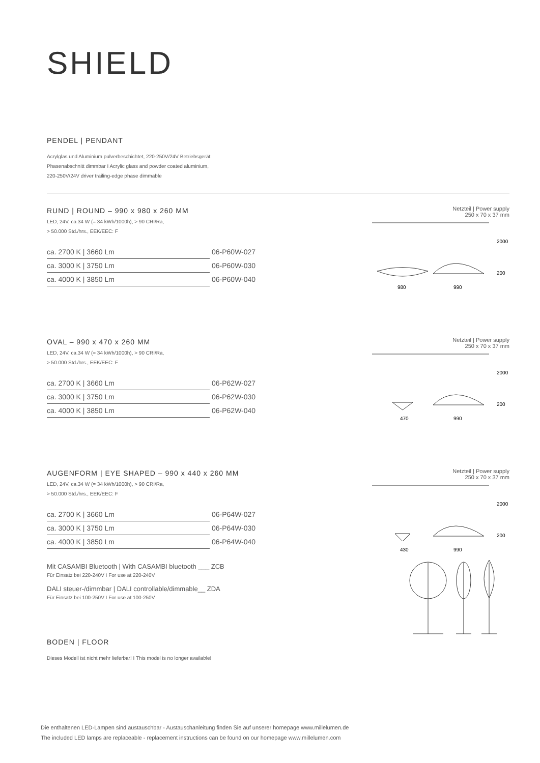SHIELD
PENDEL | PENDANT
Acrylglas und Aluminium pulverbeschichtet, 220-250V/24V Betriebsgerät
Phasenabschnitt dimmbar I Acrylic glass and powder coated aluminium,
220-250V/24V driver trailing-edge phase dimmable
RUND | ROUND – 990 x 980 x 260 MM
LED, 24V, ca.34 W (= 34 kWh/1000h), > 90 CRI/Ra,
> 50.000 Std./hrs., EEK/EEC: F
| ca. 2700 K / 3660 Lm | 06-P60W-027 |
| ca. 3000 K / 3750 Lm | 06-P60W-030 |
| ca. 4000 K / 3850 Lm | 06-P60W-040 |
Netzteil | Power supply
250 x 70 x 37 mm
2000
200
980
990
OVAL – 990 x 470 x 260 MM
LED, 24V, ca.34 W (= 34 kWh/1000h), > 90 CRI/Ra,
> 50.000 Std./hrs., EEK/EEC: F
| ca. 2700 K / 3660 Lm | 06-P62W-027 |
| ca. 3000 K / 3750 Lm | 06-P62W-030 |
| ca. 4000 K / 3850 Lm | 06-P62W-040 |
Netzteil | Power supply
250 x 70 x 37 mm
2000
200
470
990
AUGENFORM | EYE SHAPED – 990 x 440 x 260 MM
LED, 24V, ca.34 W (= 34 kWh/1000h), > 90 CRI/Ra,
> 50.000 Std./hrs., EEK/EEC: F
| ca. 2700 K / 3660 Lm | 06-P64W-027 |
| ca. 3000 K / 3750 Lm | 06-P64W-030 |
| ca. 4000 K / 3850 Lm | 06-P64W-040 |
Netzteil | Power supply
250 x 70 x 37 mm
2000
200
430
990
Mit CASAMBI Bluetooth | With CASAMBI bluetooth ___ ZCB
Für Einsatz bei 220-240V I For use at 220-240V
DALI steuer-/dimmbar | DALI controllable/dimmable__ ZDA
Für Einsatz bei 100-250V I For use at 100-250V
BODEN | FLOOR
Dieses Modell ist nicht mehr lieferbar! I This model is no longer available!
Die enthaltenen LED-Lampen sind austauschbar - Austauschanleitung finden Sie auf unserer homepage www.millelumen.de
The included LED lamps are replaceable - replacement instructions can be found on our homepage www.millelumen.com